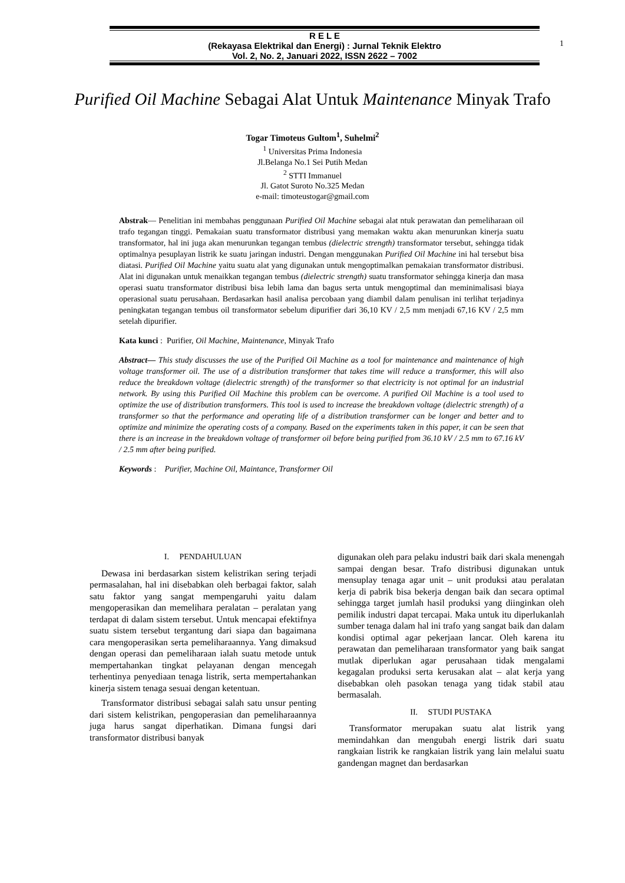R E L E
(Rekayasa Elektrikal dan Energi) : Jurnal Teknik Elektro
Vol. 2, No. 2, Januari 2022, ISSN 2622 – 7002
1
Purified Oil Machine Sebagai Alat Untuk Maintenance Minyak Trafo
Togar Timoteus Gultom<sup>1</sup>, Suhelmi<sup>2</sup>
<sup>1</sup> Universitas Prima Indonesia
Jl.Belanga No.1 Sei Putih Medan
<sup>2</sup> STTI Immanuel
Jl. Gatot Suroto No.325 Medan
e-mail: timoteustogar@gmail.com
Abstrak— Penelitian ini membahas penggunaan Purified Oil Machine sebagai alat ntuk perawatan dan pemeliharaan oil trafo tegangan tinggi. Pemakaian suatu transformator distribusi yang memakan waktu akan menurunkan kinerja suatu transformator, hal ini juga akan menurunkan tegangan tembus (dielectric strength) transformator tersebut, sehingga tidak optimalnya pesuplayan listrik ke suatu jaringan industri. Dengan menggunakan Purified Oil Machine ini hal tersebut bisa diatasi. Purified Oil Machine yaitu suatu alat yang digunakan untuk mengoptimalkan pemakaian transformator distribusi. Alat ini digunakan untuk menaikkan tegangan tembus (dielectric strength) suatu transformator sehingga kinerja dan masa operasi suatu transformator distribusi bisa lebih lama dan bagus serta untuk mengoptimal dan meminimalisasi biaya operasional suatu perusahaan. Berdasarkan hasil analisa percobaan yang diambil dalam penulisan ini terlihat terjadinya peningkatan tegangan tembus oil transformator sebelum dipurifier dari 36,10 KV / 2,5 mm menjadi 67,16 KV / 2,5 mm setelah dipurifier.
Kata kunci : Purifier, Oil Machine, Maintenance, Minyak Trafo
Abstract— This study discusses the use of the Purified Oil Machine as a tool for maintenance and maintenance of high voltage transformer oil. The use of a distribution transformer that takes time will reduce a transformer, this will also reduce the breakdown voltage (dielectric strength) of the transformer so that electricity is not optimal for an industrial network. By using this Purified Oil Machine this problem can be overcome. A purified Oil Machine is a tool used to optimize the use of distribution transformers. This tool is used to increase the breakdown voltage (dielectric strength) of a transformer so that the performance and operating life of a distribution transformer can be longer and better and to optimize and minimize the operating costs of a company. Based on the experiments taken in this paper, it can be seen that there is an increase in the breakdown voltage of transformer oil before being purified from 36.10 kV / 2.5 mm to 67.16 kV / 2.5 mm after being purified.
Keywords : Purifier, Machine Oil, Maintance, Transformer Oil
I. PENDAHULUAN
Dewasa ini berdasarkan sistem kelistrikan sering terjadi permasalahan, hal ini disebabkan oleh berbagai faktor, salah satu faktor yang sangat mempengaruhi yaitu dalam mengoperasikan dan memelihara peralatan – peralatan yang terdapat di dalam sistem tersebut. Untuk mencapai efektifnya suatu sistem tersebut tergantung dari siapa dan bagaimana cara mengoperasikan serta pemeliharaannya. Yang dimaksud dengan operasi dan pemeliharaan ialah suatu metode untuk mempertahankan tingkat pelayanan dengan mencegah terhentinya penyediaan tenaga listrik, serta mempertahankan kinerja sistem tenaga sesuai dengan ketentuan.
Transformator distribusi sebagai salah satu unsur penting dari sistem kelistrikan, pengoperasian dan pemeliharaannya juga harus sangat diperhatikan. Dimana fungsi dari transformator distribusi banyak
digunakan oleh para pelaku industri baik dari skala menengah sampai dengan besar. Trafo distribusi digunakan untuk mensuplay tenaga agar unit – unit produksi atau peralatan kerja di pabrik bisa bekerja dengan baik dan secara optimal sehingga target jumlah hasil produksi yang diinginkan oleh pemilik industri dapat tercapai. Maka untuk itu diperlukanlah sumber tenaga dalam hal ini trafo yang sangat baik dan dalam kondisi optimal agar pekerjaan lancar. Oleh karena itu perawatan dan pemeliharaan transformator yang baik sangat mutlak diperlukan agar perusahaan tidak mengalami kegagalan produksi serta kerusakan alat – alat kerja yang disebabkan oleh pasokan tenaga yang tidak stabil atau bermasalah.
II. STUDI PUSTAKA
Transformator merupakan suatu alat listrik yang memindahkan dan mengubah energi listrik dari suatu rangkaian listrik ke rangkaian listrik yang lain melalui suatu gandengan magnet dan berdasarkan